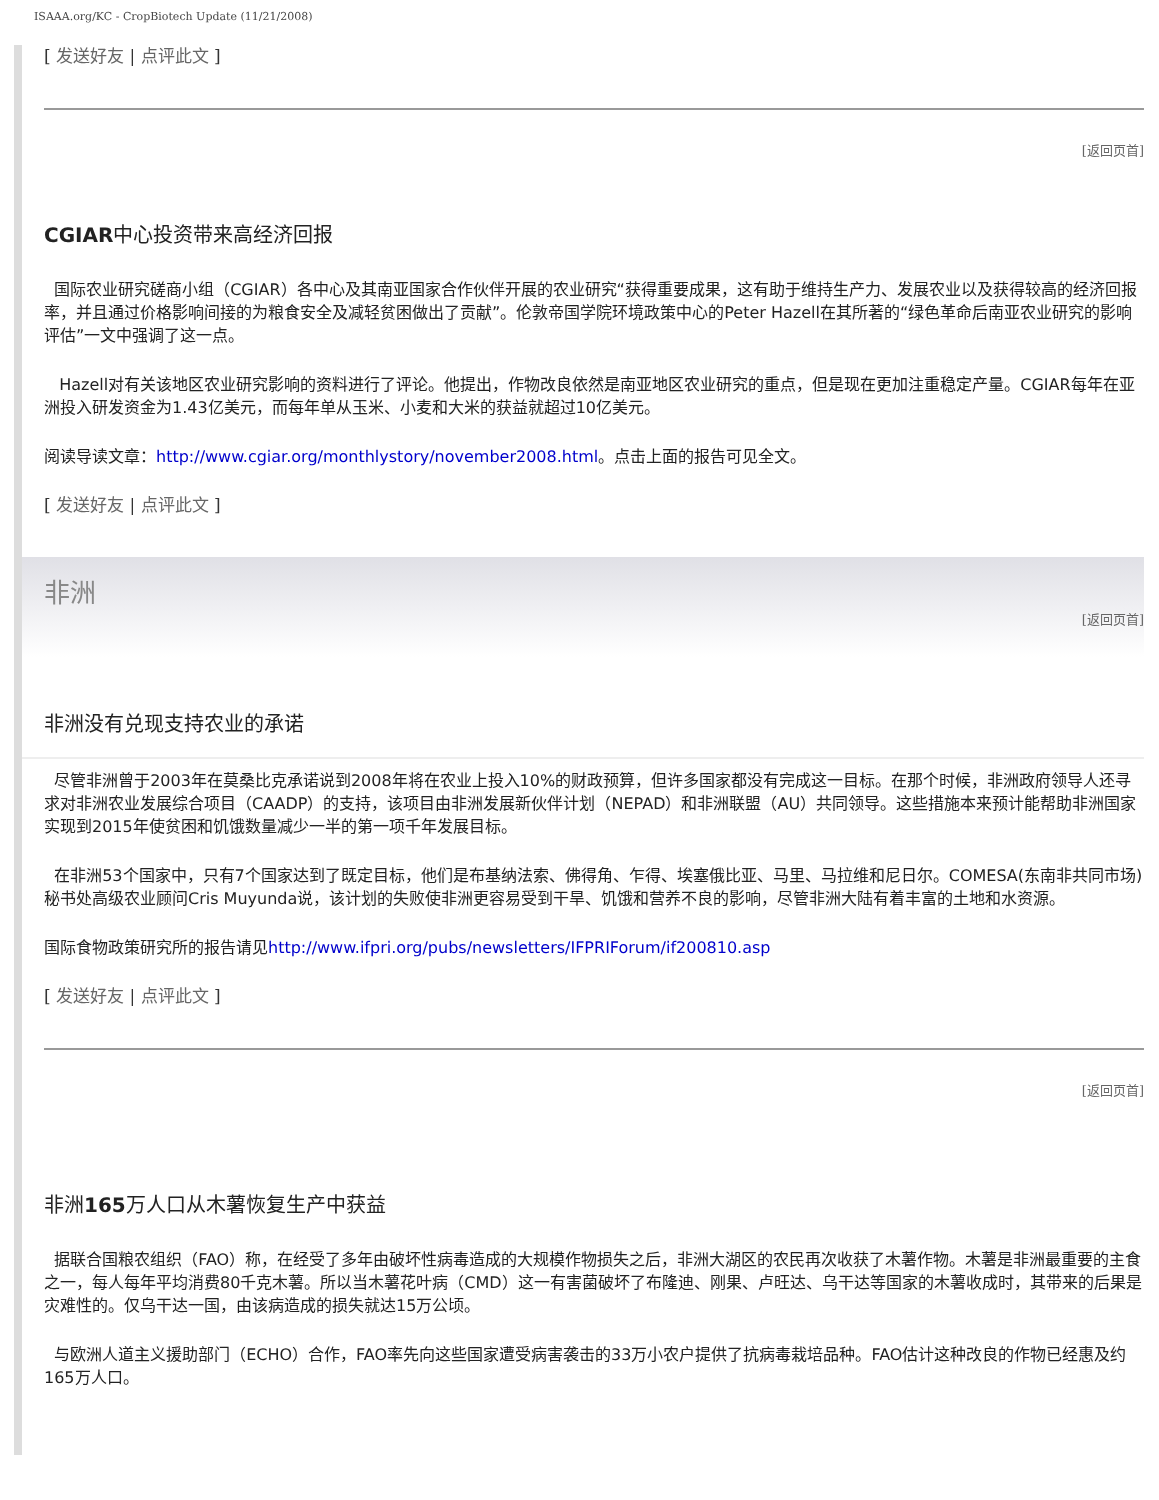ISAAA.org/KC - CropBiotech Update (11/21/2008)
[ 发送好友 | 点评此文 ]
[返回页首]
CGIAR中心投资带来高经济回报
国际农业研究磋商小组（CGIAR）各中心及其南亚国家合作伙伴开展的农业研究“获得重要成果，这有助于维持生产力、发展农业以及获得较高的经济回报率，并且通过价格影响间接的为粮食安全及减轻贫困做出了贡献”。伦敦帝国学院环境政策中心的Peter Hazell在其所著的“绿色革命后南亚农业研究的影响评估”一文中强调了这一点。
Hazell对有关该地区农业研究影响的资料进行了评论。他提出，作物改良依然是南亚地区农业研究的重点，但是现在更加注重稳定产量。CGIAR每年在亚洲投入研发资金为1.43亿美元，而每年单从玉米、小麦和大米的获益就超过10亿美元。
阅读导读文章：http://www.cgiar.org/monthlystory/november2008.html。点击上面的报告可见全文。
[ 发送好友 | 点评此文 ]
非洲
[返回页首]
非洲没有兑现支持农业的承诺
尽管非洲曾于2003年在莫桑比克承诺说到2008年将在农业上投入10%的财政预算，但许多国家都没有完成这一目标。在那个时候，非洲政府领导人还寻求对非洲农业发展综合项目（CAADP）的支持，该项目由非洲发展新伙伴计划（NEPAD）和非洲联盟（AU）共同领导。这些措施本来预计能帮助非洲国家实现到2015年使贫困和饥饿数量减少一半的第一项千年发展目标。
在非洲53个国家中，只有7个国家达到了既定目标，他们是布基纳法索、佛得角、乍得、埃塞俄比亚、马里、马拉维和尼日尔。COMESA(东南非共同市场)秘书处高级农业顾问Cris Muyunda说，该计划的失败使非洲更容易受到干旱、饥饿和营养不良的影响，尽管非洲大陆有着丰富的土地和水资源。
国际食物政策研究所的报告请见http://www.ifpri.org/pubs/newsletters/IFPRIForum/if200810.asp
[ 发送好友 | 点评此文 ]
[返回页首]
非洲165万人口从木薯恢复生产中获益
据联合国粮农组织（FAO）称，在经受了多年由破坏性病毒造成的大规模作物损失之后，非洲大湖区的农民再次收获了木薯作物。木薯是非洲最重要的主食之一，每人每年平均消费80千克木薯。所以当木薯花叶病（CMD）这一有害菌破坏了布隆迪、刚果、卢旺达、乌干达等国家的木薯收成时，其带来的后果是灾难性的。仅乌干达一国，由该病造成的损失就达15万公顷。
与欧洲人道主义援助部门（ECHO）合作，FAO率先向这些国家遭受病害袭击的33万小农户提供了抗病毒栽培品种。FAO估计这种改良的作物已经惠及约165万人口。